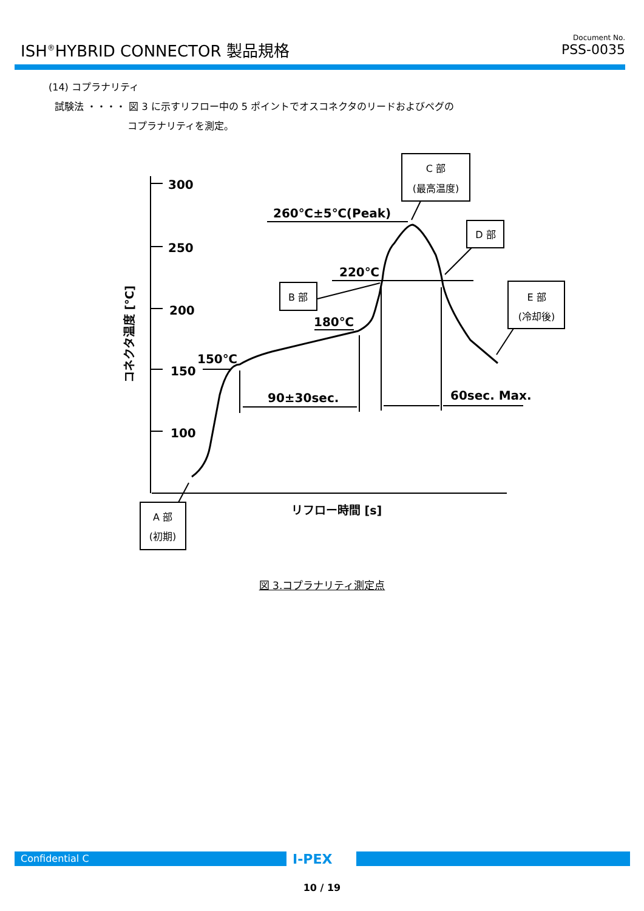ISH<sup>®</sup>HYBRID CONNECTOR 製品規格 Document No.
PSS-0035
(14) コプラナリティ
試験法 ・・・・ 図 3 に示すリフロー中の 5 ポイントでオスコネクタのリードおよびペグの
コプラナリティを測定。
300
250
200
150
100
260℃±5℃(Peak)
220℃
180℃
150℃
90±30sec.
60sec. Max.
リフロー時間 [s]
コネクタ温度 [℃]
C 部
(最高温度)
D 部
B 部
E 部
(冷却後)
A 部
(初期)
図 3.コプラナリティ測定点
Confidential C I-PEX
10 / 19